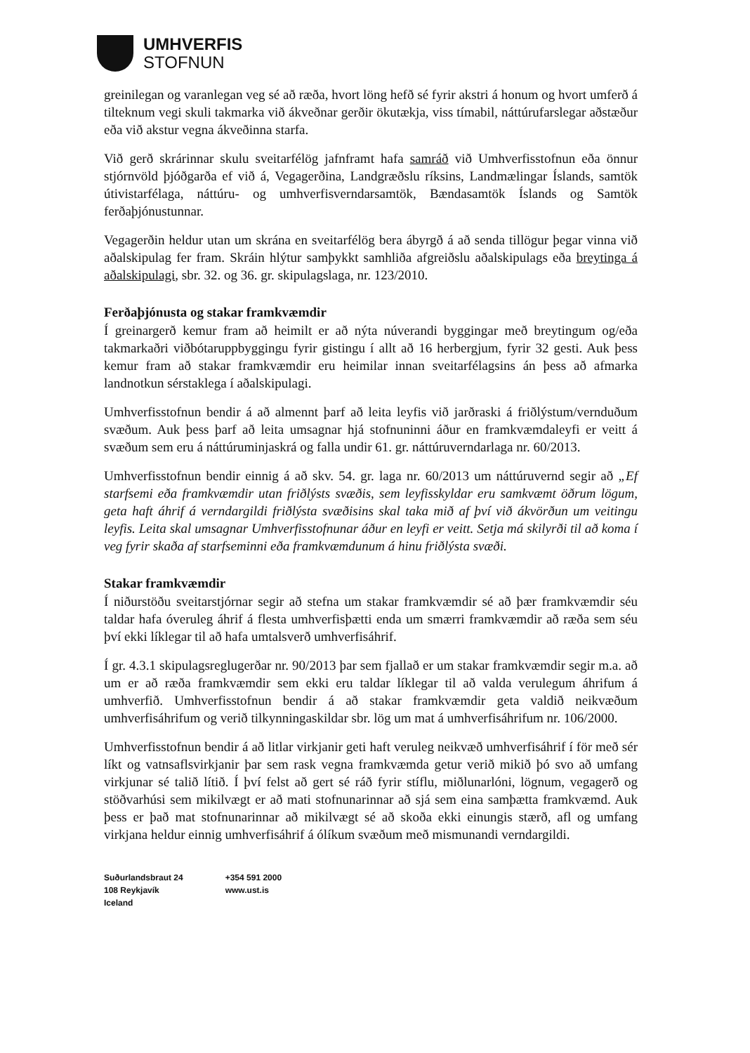UMHVERFIS
STOFNUN
greinilegan og varanlegan veg sé að ræða, hvort löng hefð sé fyrir akstri á honum og hvort umferð á tilteknum vegi skuli takmarka við ákveðnar gerðir ökutækja, viss tímabil, náttúrufarslegar aðstæður eða við akstur vegna ákveðinna starfa.
Við gerð skrárinnar skulu sveitarfélög jafnframt hafa samráð við Umhverfisstofnun eða önnur stjórnvöld þjóðgarða ef við á, Vegagerðina, Landgræðslu ríksins, Landmælingar Íslands, samtök útivistarfélaga, náttúru- og umhverfisverndarsamtök, Bændasamtök Íslands og Samtök ferðaþjónustunnar.
Vegagerðin heldur utan um skrána en sveitarfélög bera ábyrgð á að senda tillögur þegar vinna við aðalskipulag fer fram. Skráin hlýtur samþykkt samhliða afgreiðslu aðalskipulags eða breytinga á aðalskipulagi, sbr. 32. og 36. gr. skipulagslaga, nr. 123/2010.
Ferðaþjónusta og stakar framkvæmdir
Í greinargerð kemur fram að heimilt er að nýta núverandi byggingar með breytingum og/eða takmarkaðri viðbótaruppbyggingu fyrir gistingu í allt að 16 herbergjum, fyrir 32 gesti. Auk þess kemur fram að stakar framkvæmdir eru heimilar innan sveitarfélagsins án þess að afmarka landnotkun sérstaklega í aðalskipulagi.
Umhverfisstofnun bendir á að almennt þarf að leita leyfis við jarðraski á friðlýstum/vernduðum svæðum. Auk þess þarf að leita umsagnar hjá stofnuninni áður en framkvæmdaleyfi er veitt á svæðum sem eru á náttúruminjaskrá og falla undir 61. gr. náttúruverndarlaga nr. 60/2013.
Umhverfisstofnun bendir einnig á að skv. 54. gr. laga nr. 60/2013 um náttúruvernd segir að „Ef starfsemi eða framkvæmdir utan friðlýsts svæðis, sem leyfisskyldar eru samkvæmt öðrum lögum, geta haft áhrif á verndargildi friðlýsta svæðisins skal taka mið af því við ákvörðun um veitingu leyfis. Leita skal umsagnar Umhverfisstofnunar áður en leyfi er veitt. Setja má skilyrði til að koma í veg fyrir skaða af starfseminni eða framkvæmdunum á hinu friðlýsta svæði.
Stakar framkvæmdir
Í niðurstöðu sveitarstjórnar segir að stefna um stakar framkvæmdir sé að þær framkvæmdir séu taldar hafa óveruleg áhrif á flesta umhverfisþætti enda um smærri framkvæmdir að ræða sem séu því ekki líklegar til að hafa umtalsverð umhverfisáhrif.
Í gr. 4.3.1 skipulagsreglugerðar nr. 90/2013 þar sem fjallað er um stakar framkvæmdir segir m.a. að um er að ræða framkvæmdir sem ekki eru taldar líklegar til að valda verulegum áhrifum á umhverfið. Umhverfisstofnun bendir á að stakar framkvæmdir geta valdið neikvæðum umhverfisáhrifum og verið tilkynningaskildar sbr. lög um mat á umhverfisáhrifum nr. 106/2000.
Umhverfisstofnun bendir á að litlar virkjanir geti haft veruleg neikvæð umhverfisáhrif í för með sér líkt og vatnsaflsvirkjanir þar sem rask vegna framkvæmda getur verið mikið þó svo að umfang virkjunar sé talið lítið. Í því felst að gert sé ráð fyrir stíflu, miðlunarlóni, lögnum, vegagerð og stöðvarhúsi sem mikilvægt er að mati stofnunarinnar að sjá sem eina samþætta framkvæmd. Auk þess er það mat stofnunarinnar að mikilvægt sé að skoða ekki einungis stærð, afl og umfang virkjana heldur einnig umhverfisáhrif á ólíkum svæðum með mismunandi verndargildi.
Suðurlandsbraut 24
108 Reykjavík
Iceland
+354 591 2000
www.ust.is